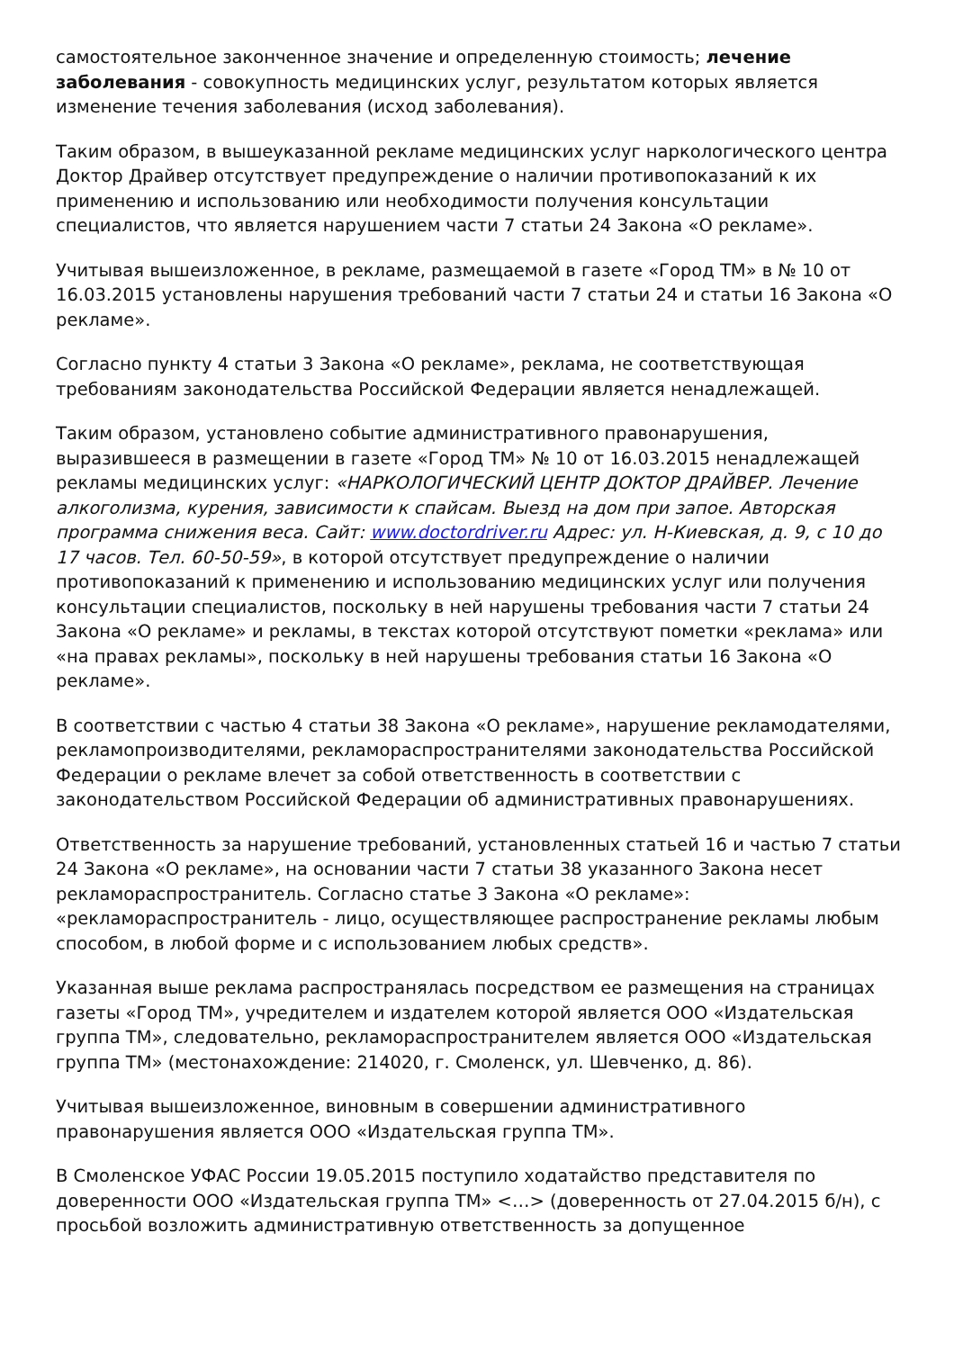самостоятельное законченное значение и определенную стоимость; лечение заболевания - совокупность медицинских услуг, результатом которых является изменение течения заболевания (исход заболевания).
Таким образом, в вышеуказанной рекламе медицинских услуг наркологического центра Доктор Драйвер отсутствует предупреждение о наличии противопоказаний к их применению и использованию или необходимости получения консультации специалистов, что является нарушением части 7 статьи 24 Закона «О рекламе».
Учитывая вышеизложенное, в рекламе, размещаемой в газете «Город ТМ» в № 10 от 16.03.2015 установлены нарушения требований части 7 статьи 24 и статьи 16 Закона «О рекламе».
Согласно пункту 4 статьи 3 Закона «О рекламе», реклама, не соответствующая требованиям законодательства Российской Федерации является ненадлежащей.
Таким образом, установлено событие административного правонарушения, выразившееся в размещении в газете «Город ТМ» № 10 от 16.03.2015 ненадлежащей рекламы медицинских услуг: «НАРКОЛОГИЧЕСКИЙ ЦЕНТР ДОКТОР ДРАЙВЕР. Лечение алкоголизма, курения, зависимости к спайсам. Выезд на дом при запое. Авторская программа снижения веса. Сайт: www.doctordriver.ru Адрес: ул. Н-Киевская, д. 9, с 10 до 17 часов. Тел. 60-50-59», в которой отсутствует предупреждение о наличии противопоказаний к применению и использованию медицинских услуг или получения консультации специалистов, поскольку в ней нарушены требования части 7 статьи 24 Закона «О рекламе» и рекламы, в текстах которой отсутствуют пометки «реклама» или «на правах рекламы», поскольку в ней нарушены требования статьи 16 Закона «О рекламе».
В соответствии с частью 4 статьи 38 Закона «О рекламе», нарушение рекламодателями, рекламопроизводителями, рекламораспространителями законодательства Российской Федерации о рекламе влечет за собой ответственность в соответствии с законодательством Российской Федерации об административных правонарушениях.
Ответственность за нарушение требований, установленных статьей 16 и частью 7 статьи 24 Закона «О рекламе», на основании части 7 статьи 38 указанного Закона несет рекламораспространитель. Согласно статье 3 Закона «О рекламе»: «рекламораспространитель - лицо, осуществляющее распространение рекламы любым способом, в любой форме и с использованием любых средств».
Указанная выше реклама распространялась посредством ее размещения на страницах газеты «Город ТМ», учредителем и издателем которой является ООО «Издательская группа ТМ», следовательно, рекламораспространителем является ООО «Издательская группа ТМ» (местонахождение: 214020, г. Смоленск, ул. Шевченко, д. 86).
Учитывая вышеизложенное, виновным в совершении административного правонарушения является ООО «Издательская группа ТМ».
В Смоленское УФАС России 19.05.2015 поступило ходатайство представителя по доверенности ООО «Издательская группа ТМ» <…> (доверенность от 27.04.2015 б/н), с просьбой возложить административную ответственность за допущенное